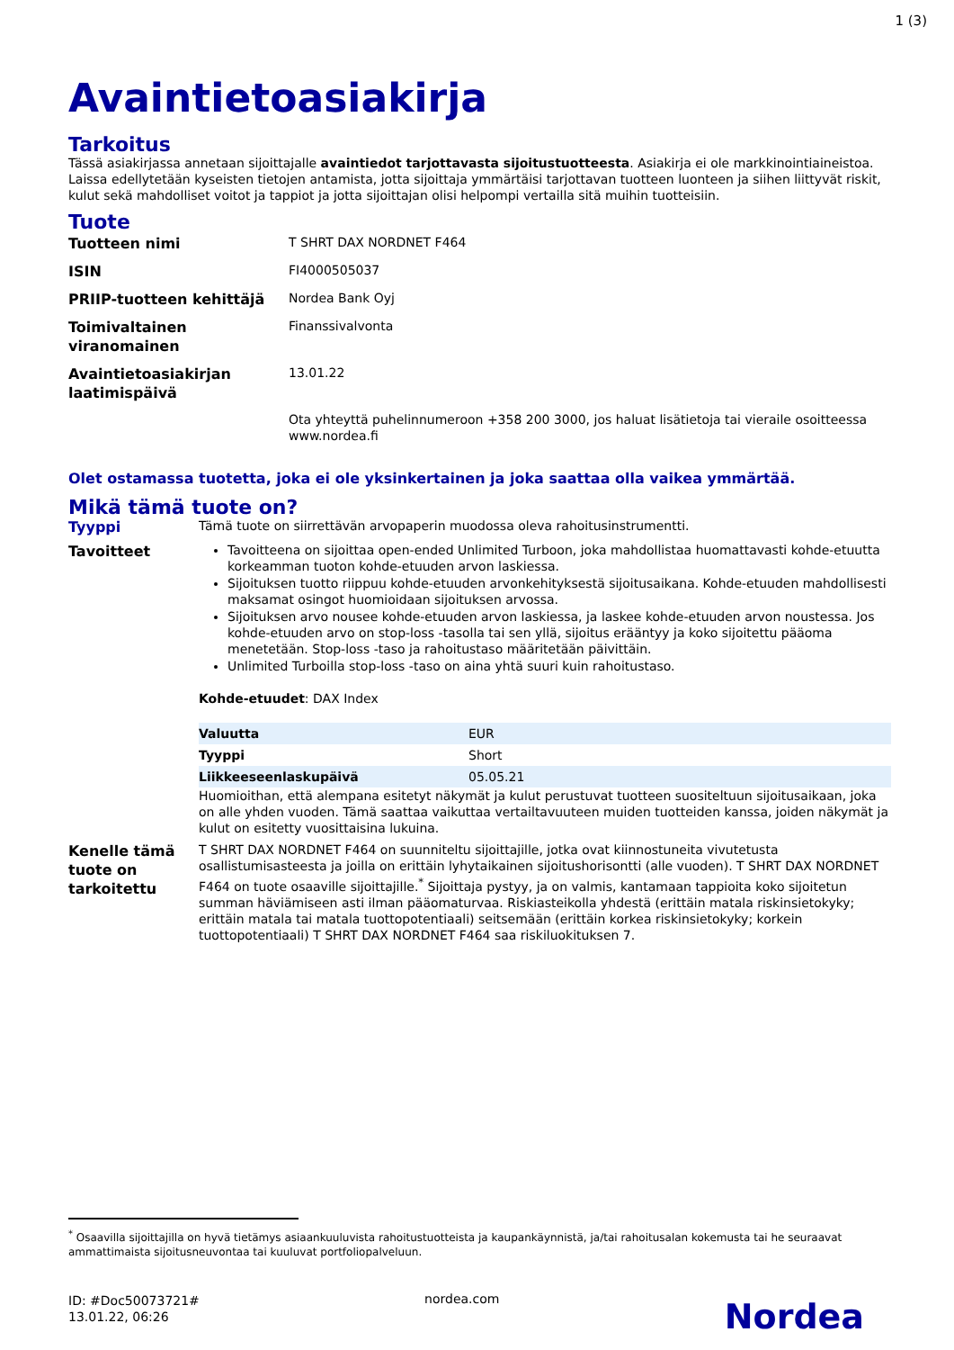1 (3)
Avaintietoasiakirja
Tarkoitus
Tässä asiakirjassa annetaan sijoittajalle avaintiedot tarjottavasta sijoitustuotteesta. Asiakirja ei ole markkinointiaineistoa. Laissa edellytetään kyseisten tietojen antamista, jotta sijoittaja ymmärtäisi tarjottavan tuotteen luonteen ja siihen liittyvät riskit, kulut sekä mahdolliset voitot ja tappiot ja jotta sijoittajan olisi helpompi vertailla sitä muihin tuotteisiin.
Tuote
| Tuotteen nimi | T SHRT DAX NORDNET F464 |
| ISIN | FI4000505037 |
| PRIIP-tuotteen kehittäjä | Nordea Bank Oyj |
| Toimivaltainen viranomainen | Finanssivalvonta |
| Avaintietoasiakirjan laatimispäivä | 13.01.22 |
| | Ota yhteyttä puhelinnumeroon +358 200 3000, jos haluat lisätietoja tai vieraile osoitteessa www.nordea.fi |
Olet ostamassa tuotetta, joka ei ole yksinkertainen ja joka saattaa olla vaikea ymmärtää.
Mikä tämä tuote on?
Tyyppi
Tämä tuote on siirrettävän arvopaperin muodossa oleva rahoitusinstrumentti.
Tavoitteet
Tavoitteena on sijoittaa open-ended Unlimited Turboon, joka mahdollistaa huomattavasti kohde-etuutta korkeamman tuoton kohde-etuuden arvon laskiessa.
Sijoituksen tuotto riippuu kohde-etuuden arvonkehityksestä sijoitusaikana. Kohde-etuuden mahdollisesti maksamat osingot huomioidaan sijoituksen arvossa.
Sijoituksen arvo nousee kohde-etuuden arvon laskiessa, ja laskee kohde-etuuden arvon noustessa. Jos kohde-etuuden arvo on stop-loss -tasolla tai sen yllä, sijoitus erääntyy ja koko sijoitettu pääoma menetetään. Stop-loss -taso ja rahoitustaso määritetään päivittäin.
Unlimited Turboilla stop-loss -taso on aina yhtä suuri kuin rahoitustaso.
Kohde-etuudet: DAX Index
| Valuutta | EUR |
| Tyyppi | Short |
| Liikkeeseenlaskupäivä | 05.05.21 |
Huomioithan, että alempana esitetyt näkymät ja kulut perustuvat tuotteen suositeltuun sijoitusaikaan, joka on alle yhden vuoden. Tämä saattaa vaikuttaa vertailtavuuteen muiden tuotteiden kanssa, joiden näkymät ja kulut on esitetty vuosittaisina lukuina.
Kenelle tämä tuote on tarkoitettu
T SHRT DAX NORDNET F464 on suunniteltu sijoittajille, jotka ovat kiinnostuneita vivutetusta osallistumisasteesta ja joilla on erittäin lyhytaikainen sijoitushorisontti (alle vuoden). T SHRT DAX NORDNET F464 on tuote osaaville sijoittajille.<sup>*</sup> Sijoittaja pystyy, ja on valmis, kantamaan tappioita koko sijoitetun summan häviämiseen asti ilman pääomaturvaa. Riskiasteikolla yhdestä (erittäin matala riskinsietokyky; erittäin matala tai matala tuottopotentiaali) seitsemään (erittäin korkea riskinsietokyky; korkein tuottopotentiaali) T SHRT DAX NORDNET F464 saa riskiluokituksen 7.
<sup>*</sup> Osaavilla sijoittajilla on hyvä tietämys asiaankuuluvista rahoitustuotteista ja kaupankäynnistä, ja/tai rahoitusalan kokemusta tai he seuraavat ammattimaista sijoitusneuvontaa tai kuuluvat portfoliopalveluun.
ID: #Doc50073721#
13.01.22, 06:26
nordea.com
Nordea